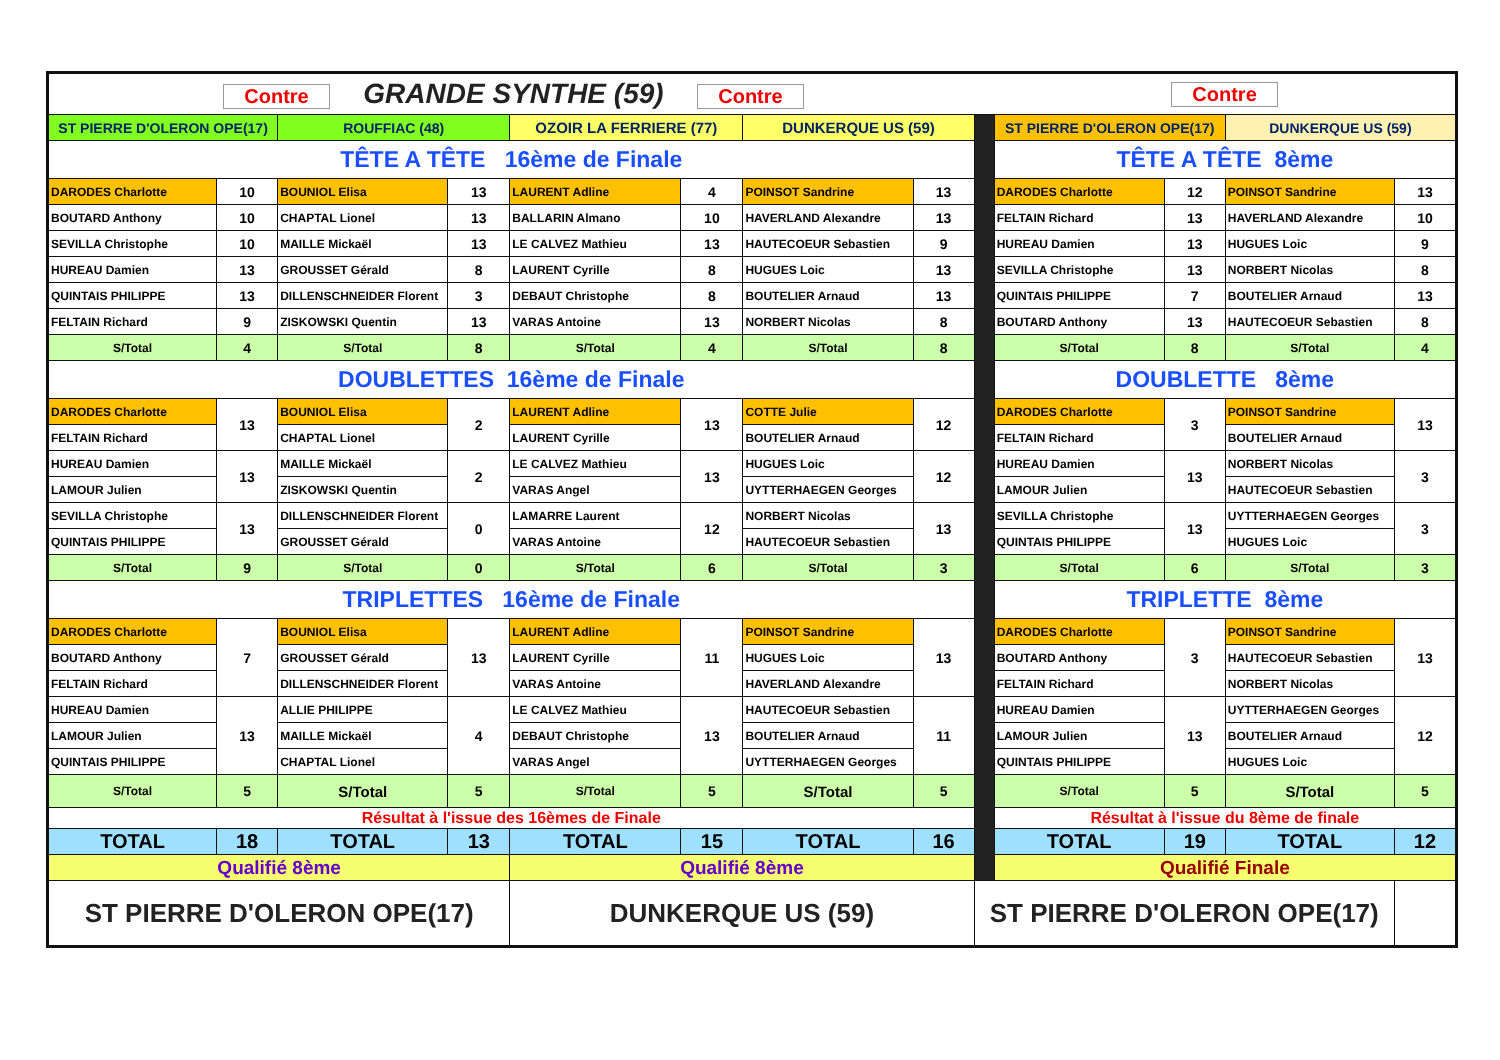| Contre GRANDE SYNTHE (59) Contre | | | | | | | | | Contre | | | |
| ST PIERRE D'OLERON OPE(17) | | ROUFFIAC (48) | | OZOIR LA FERRIERE (77) | | DUNKERQUE US (59) | | | ST PIERRE D'OLERON OPE(17) | | DUNKERQUE US (59) | |
| TÊTE A TÊTE 16ème de Finale | | | | | | | | | TÊTE A TÊTE 8ème | | | |
| DARODES Charlotte | 10 | BOUNIOL Elisa | 13 | LAURENT Adline | 4 | POINSOT Sandrine | 13 | | DARODES Charlotte | 12 | POINSOT Sandrine | 13 |
| BOUTARD Anthony | 10 | CHAPTAL Lionel | 13 | BALLARIN Almano | 10 | HAVERLAND Alexandre | 13 | | FELTAIN Richard | 13 | HAVERLAND Alexandre | 10 |
| SEVILLA Christophe | 10 | MAILLE Mickaël | 13 | LE CALVEZ Mathieu | 13 | HAUTECOEUR Sebastien | 9 | | HUREAU Damien | 13 | HUGUES Loic | 9 |
| HUREAU Damien | 13 | GROUSSET Gérald | 8 | LAURENT Cyrille | 8 | HUGUES Loic | 13 | | SEVILLA Christophe | 13 | NORBERT Nicolas | 8 |
| QUINTAIS PHILIPPE | 13 | DILLENSCHNEIDER Florent | 3 | DEBAUT Christophe | 8 | BOUTELIER Arnaud | 13 | | QUINTAIS PHILIPPE | 7 | BOUTELIER Arnaud | 13 |
| FELTAIN Richard | 9 | ZISKOWSKI Quentin | 13 | VARAS Antoine | 13 | NORBERT Nicolas | 8 | | BOUTARD Anthony | 13 | HAUTECOEUR Sebastien | 8 |
| S/Total | 4 | S/Total | 8 | S/Total | 4 | S/Total | 8 | | S/Total | 8 | S/Total | 4 |
| DOUBLETTES 16ème de Finale | | | | | | | | | DOUBLETTE 8ème | | | |
| DARODES Charlotte | 13 | BOUNIOL Elisa | 2 | LAURENT Adline | 13 | COTTE Julie | 12 | | DARODES Charlotte | 3 | POINSOT Sandrine | 13 |
| FELTAIN Richard | | CHAPTAL Lionel | | LAURENT Cyrille | | BOUTELIER Arnaud | | | FELTAIN Richard | | BOUTELIER Arnaud | |
| HUREAU Damien | 13 | MAILLE Mickaël | 2 | LE CALVEZ Mathieu | 13 | HUGUES Loic | 12 | | HUREAU Damien | 13 | NORBERT Nicolas | 3 |
| LAMOUR Julien | | ZISKOWSKI Quentin | | VARAS Angel | | UYTTERHAEGEN Georges | | | LAMOUR Julien | | HAUTECOEUR Sebastien | |
| SEVILLA Christophe | 13 | DILLENSCHNEIDER Florent | 0 | LAMARRE Laurent | 12 | NORBERT Nicolas | 13 | | SEVILLA Christophe | 13 | UYTTERHAEGEN Georges | 3 |
| QUINTAIS PHILIPPE | | GROUSSET Gérald | | VARAS Antoine | | HAUTECOEUR Sebastien | | | QUINTAIS PHILIPPE | | HUGUES Loic | |
| S/Total | 9 | S/Total | 0 | S/Total | 6 | S/Total | 3 | | S/Total | 6 | S/Total | 3 |
| TRIPLETTES 16ème de Finale | | | | | | | | | TRIPLETTE 8ème | | | |
| DARODES Charlotte | 7 | BOUNIOL Elisa | 13 | LAURENT Adline | 11 | POINSOT Sandrine | 13 | | DARODES Charlotte | 3 | POINSOT Sandrine | 13 |
| BOUTARD Anthony | | GROUSSET Gérald | | LAURENT Cyrille | | HUGUES Loic | | | BOUTARD Anthony | | HAUTECOEUR Sebastien | |
| FELTAIN Richard | | DILLENSCHNEIDER Florent | | VARAS Antoine | | HAVERLAND Alexandre | | | FELTAIN Richard | | NORBERT Nicolas | |
| HUREAU Damien | 13 | ALLIE PHILIPPE | 4 | LE CALVEZ Mathieu | 13 | HAUTECOEUR Sebastien | 11 | | HUREAU Damien | 13 | UYTTERHAEGEN Georges | 12 |
| LAMOUR Julien | | MAILLE Mickaël | | DEBAUT Christophe | | BOUTELIER Arnaud | | | LAMOUR Julien | | BOUTELIER Arnaud | |
| QUINTAIS PHILIPPE | | CHAPTAL Lionel | | VARAS Angel | | UYTTERHAEGEN Georges | | | QUINTAIS PHILIPPE | | HUGUES Loic | |
| S/Total | 5 | S/Total | 5 | S/Total | 5 | S/Total | 5 | | S/Total | 5 | S/Total | 5 |
| Résultat à l'issue des 16èmes de Finale | | | | | | | | | Résultat à l'issue du 8ème de finale | | | |
| TOTAL | 18 | TOTAL | 13 | TOTAL | 15 | TOTAL | 16 | | TOTAL | 19 | TOTAL | 12 |
| Qualifié 8ème | | | | Qualifié 8ème | | | | | Qualifié Finale | | | |
| ST PIERRE D'OLERON OPE(17) | | | | DUNKERQUE US (59) | | | | ST PIERRE D'OLERON OPE(17) | | | | |